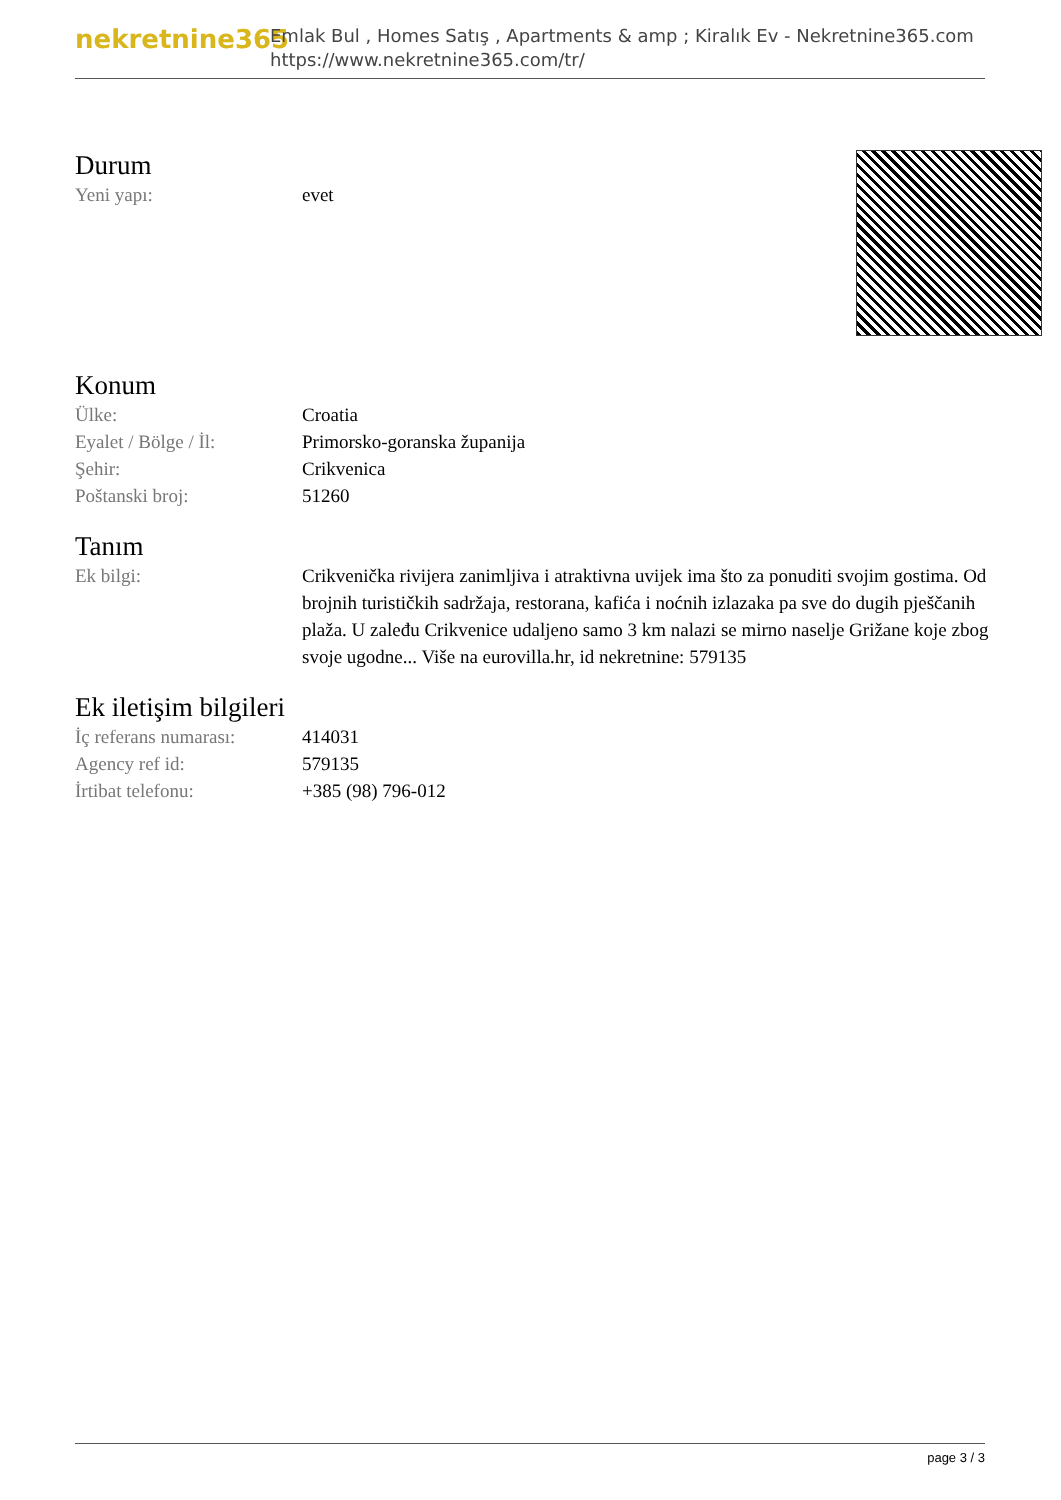nekretnine365
Emlak Bul , Homes Satış , Apartments & amp ; Kiralık Ev - Nekretnine365.com
https://www.nekretnine365.com/tr/
Durum
| Yeni yapı: | evet |
Konum
| Ülke: | Croatia |
| Eyalet / Bölge / İl: | Primorsko-goranska županija |
| Şehir: | Crikvenica |
| Poštanski broj: | 51260 |
Tanım
| Ek bilgi: | Crikvenička rivijera zanimljiva i atraktivna uvijek ima što za ponuditi svojim gostima. Od brojnih turističkih sadržaja, restorana, kafića i noćnih izlazaka pa sve do dugih pješčanih plaža. U zaleđu Crikvenice udaljeno samo 3 km nalazi se mirno naselje Grižane koje zbog svoje ugodne... Više na eurovilla.hr, id nekretnine: 579135 |
Ek iletişim bilgileri
| İç referans numarası: | 414031 |
| Agency ref id: | 579135 |
| İrtibat telefonu: | +385 (98) 796-012 |
page 3 / 3